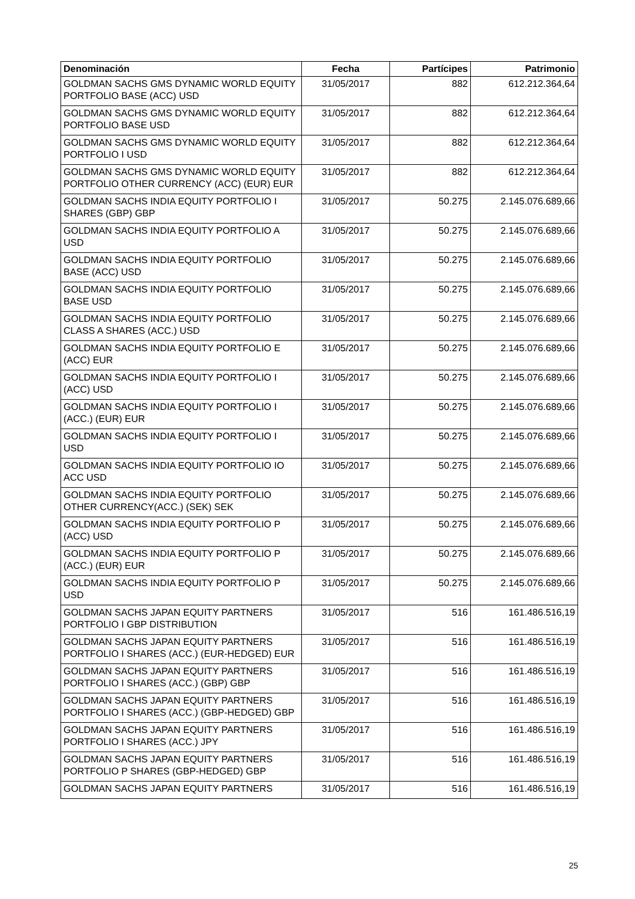| Denominación | Fecha | Partícipes | Patrimonio |
| --- | --- | --- | --- |
| GOLDMAN SACHS GMS DYNAMIC WORLD EQUITY PORTFOLIO BASE (ACC) USD | 31/05/2017 | 882 | 612.212.364,64 |
| GOLDMAN SACHS GMS DYNAMIC WORLD EQUITY PORTFOLIO BASE USD | 31/05/2017 | 882 | 612.212.364,64 |
| GOLDMAN SACHS GMS DYNAMIC WORLD EQUITY PORTFOLIO I USD | 31/05/2017 | 882 | 612.212.364,64 |
| GOLDMAN SACHS GMS DYNAMIC WORLD EQUITY PORTFOLIO OTHER CURRENCY (ACC) (EUR) EUR | 31/05/2017 | 882 | 612.212.364,64 |
| GOLDMAN SACHS INDIA EQUITY PORTFOLIO I SHARES (GBP) GBP | 31/05/2017 | 50.275 | 2.145.076.689,66 |
| GOLDMAN SACHS INDIA EQUITY PORTFOLIO A USD | 31/05/2017 | 50.275 | 2.145.076.689,66 |
| GOLDMAN SACHS INDIA EQUITY PORTFOLIO BASE (ACC) USD | 31/05/2017 | 50.275 | 2.145.076.689,66 |
| GOLDMAN SACHS INDIA EQUITY PORTFOLIO BASE USD | 31/05/2017 | 50.275 | 2.145.076.689,66 |
| GOLDMAN SACHS INDIA EQUITY PORTFOLIO CLASS A SHARES (ACC.) USD | 31/05/2017 | 50.275 | 2.145.076.689,66 |
| GOLDMAN SACHS INDIA EQUITY PORTFOLIO E (ACC) EUR | 31/05/2017 | 50.275 | 2.145.076.689,66 |
| GOLDMAN SACHS INDIA EQUITY PORTFOLIO I (ACC) USD | 31/05/2017 | 50.275 | 2.145.076.689,66 |
| GOLDMAN SACHS INDIA EQUITY PORTFOLIO I (ACC.) (EUR) EUR | 31/05/2017 | 50.275 | 2.145.076.689,66 |
| GOLDMAN SACHS INDIA EQUITY PORTFOLIO I USD | 31/05/2017 | 50.275 | 2.145.076.689,66 |
| GOLDMAN SACHS INDIA EQUITY PORTFOLIO IO ACC USD | 31/05/2017 | 50.275 | 2.145.076.689,66 |
| GOLDMAN SACHS INDIA EQUITY PORTFOLIO OTHER CURRENCY(ACC.) (SEK) SEK | 31/05/2017 | 50.275 | 2.145.076.689,66 |
| GOLDMAN SACHS INDIA EQUITY PORTFOLIO P (ACC) USD | 31/05/2017 | 50.275 | 2.145.076.689,66 |
| GOLDMAN SACHS INDIA EQUITY PORTFOLIO P (ACC.) (EUR) EUR | 31/05/2017 | 50.275 | 2.145.076.689,66 |
| GOLDMAN SACHS INDIA EQUITY PORTFOLIO P USD | 31/05/2017 | 50.275 | 2.145.076.689,66 |
| GOLDMAN SACHS JAPAN EQUITY PARTNERS PORTFOLIO I GBP DISTRIBUTION | 31/05/2017 | 516 | 161.486.516,19 |
| GOLDMAN SACHS JAPAN EQUITY PARTNERS PORTFOLIO I SHARES (ACC.) (EUR-HEDGED) EUR | 31/05/2017 | 516 | 161.486.516,19 |
| GOLDMAN SACHS JAPAN EQUITY PARTNERS PORTFOLIO I SHARES (ACC.) (GBP) GBP | 31/05/2017 | 516 | 161.486.516,19 |
| GOLDMAN SACHS JAPAN EQUITY PARTNERS PORTFOLIO I SHARES (ACC.) (GBP-HEDGED) GBP | 31/05/2017 | 516 | 161.486.516,19 |
| GOLDMAN SACHS JAPAN EQUITY PARTNERS PORTFOLIO I SHARES (ACC.) JPY | 31/05/2017 | 516 | 161.486.516,19 |
| GOLDMAN SACHS JAPAN EQUITY PARTNERS PORTFOLIO P SHARES (GBP-HEDGED) GBP | 31/05/2017 | 516 | 161.486.516,19 |
| GOLDMAN SACHS JAPAN EQUITY PARTNERS | 31/05/2017 | 516 | 161.486.516,19 |
25